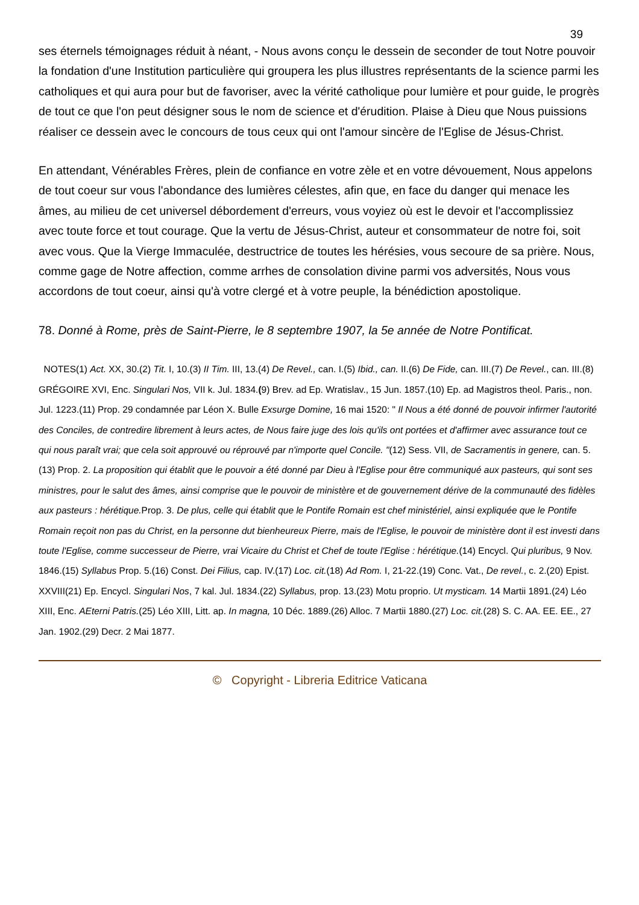39
ses éternels témoignages réduit à néant, - Nous avons conçu le dessein de seconder de tout Notre pouvoir la fondation d'une Institution particulière qui groupera les plus illustres représentants de la science parmi les catholiques et qui aura pour but de favoriser, avec la vérité catholique pour lumière et pour guide, le progrès de tout ce que l'on peut désigner sous le nom de science et d'érudition. Plaise à Dieu que Nous puissions réaliser ce dessein avec le concours de tous ceux qui ont l'amour sincère de l'Eglise de Jésus-Christ.
En attendant, Vénérables Frères, plein de confiance en votre zèle et en votre dévouement, Nous appelons de tout coeur sur vous l'abondance des lumières célestes, afin que, en face du danger qui menace les âmes, au milieu de cet universel débordement d'erreurs, vous voyiez où est le devoir et l'accomplissiez avec toute force et tout courage. Que la vertu de Jésus-Christ, auteur et consommateur de notre foi, soit avec vous. Que la Vierge Immaculée, destructrice de toutes les hérésies, vous secoure de sa prière. Nous, comme gage de Notre affection, comme arrhes de consolation divine parmi vos adversités, Nous vous accordons de tout coeur, ainsi qu'à votre clergé et à votre peuple, la bénédiction apostolique.
78. Donné à Rome, près de Saint-Pierre, le 8 septembre 1907, la 5e année de Notre Pontificat.
NOTES(1) Act. XX, 30.(2) Tit. I, 10.(3) II Tim. III, 13.(4) De Revel., can. I.(5) Ibid., can. II.(6) De Fide, can. III.(7) De Revel., can. III.(8) GRÉGOIRE XVI, Enc. Singulari Nos, VII k. Jul. 1834.(9) Brev. ad Ep. Wratislav., 15 Jun. 1857.(10) Ep. ad Magistros theol. Paris., non. Jul. 1223.(11) Prop. 29 condamnée par Léon X. Bulle Exsurge Domine, 16 mai 1520: " Il Nous a été donné de pouvoir infirmer l'autorité des Conciles, de contredire librement à leurs actes, de Nous faire juge des lois qu'ils ont portées et d'affirmer avec assurance tout ce qui nous paraît vrai; que cela soit approuvé ou réprouvé par n'importe quel Concile. "(12) Sess. VII, de Sacramentis in genere, can. 5.(13) Prop. 2. La proposition qui établit que le pouvoir a été donné par Dieu à l'Eglise pour être communiqué aux pasteurs, qui sont ses ministres, pour le salut des âmes, ainsi comprise que le pouvoir de ministère et de gouvernement dérive de la communauté des fidèles aux pasteurs : hérétique. Prop. 3. De plus, celle qui établit que le Pontife Romain est chef ministériel, ainsi expliquée que le Pontife Romain reçoit non pas du Christ, en la personne dut bienheureux Pierre, mais de l'Eglise, le pouvoir de ministère dont il est investi dans toute l'Eglise, comme successeur de Pierre, vrai Vicaire du Christ et Chef de toute l'Eglise : hérétique.(14) Encycl. Qui pluribus, 9 Nov. 1846.(15) Syllabus Prop. 5.(16) Const. Dei Filius, cap. IV.(17) Loc. cit.(18) Ad Rom. I, 21-22.(19) Conc. Vat., De revel., c. 2.(20) Epist. XXVIII(21) Ep. Encycl. Singulari Nos, 7 kal. Jul. 1834.(22) Syllabus, prop. 13.(23) Motu proprio. Ut mysticam. 14 Martii 1891.(24) Léo XIII, Enc. AEterni Patris.(25) Léo XIII, Litt. ap. In magna, 10 Déc. 1889.(26) Alloc. 7 Martii 1880.(27) Loc. cit.(28) S. C. AA. EE. EE., 27 Jan. 1902.(29) Decr. 2 Mai 1877.
© Copyright - Libreria Editrice Vaticana